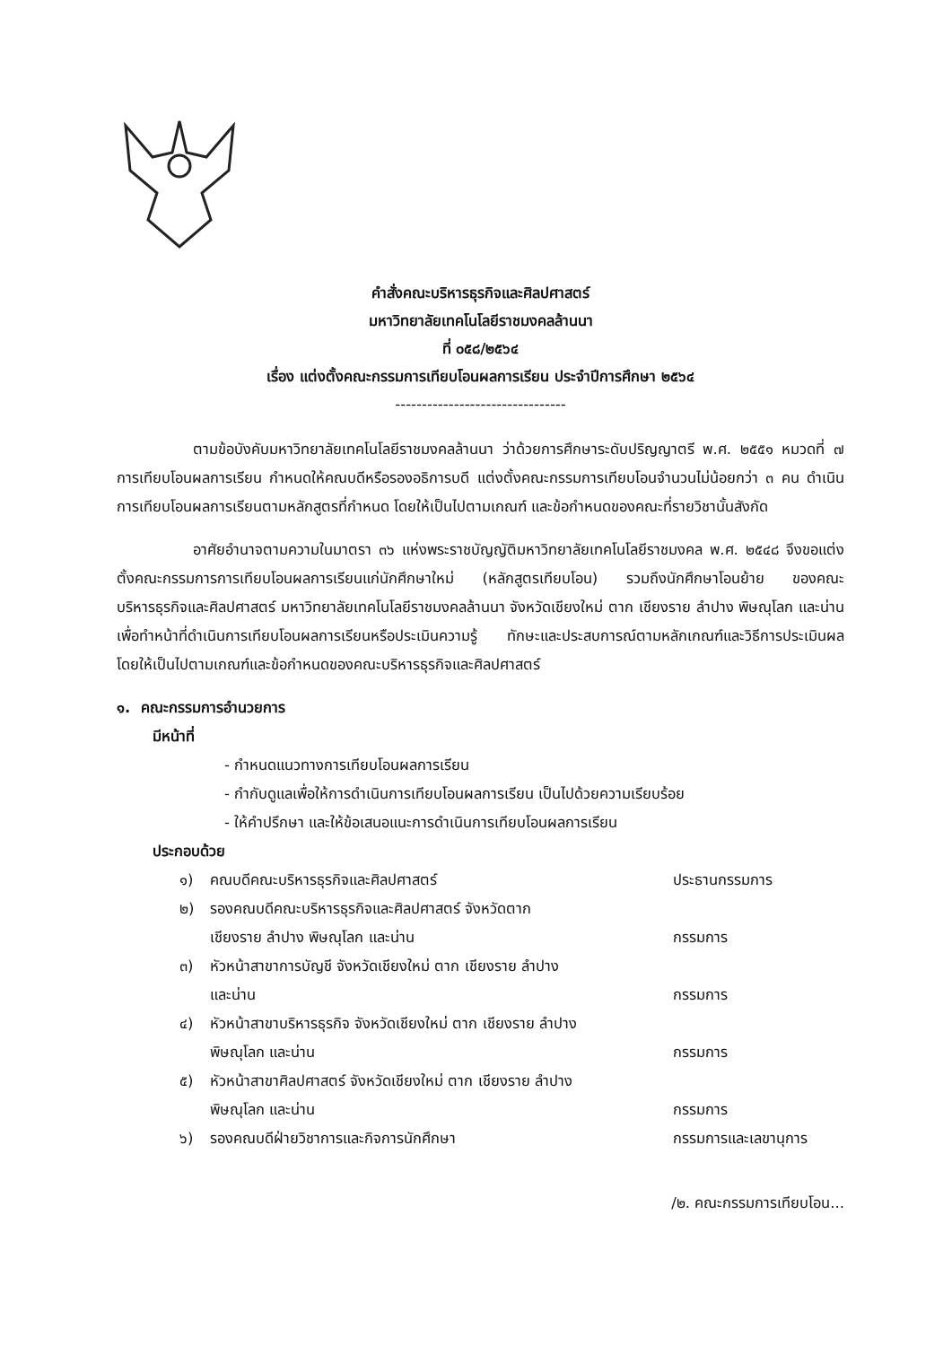คำสั่งคณะบริหารธุรกิจและศิลปศาสตร์
มหาวิทยาลัยเทคโนโลยีราชมงคลล้านนา
ที่ ๐๕๘/๒๕๖๔
เรื่อง แต่งตั้งคณะกรรมการเทียบโอนผลการเรียน ประจำปีการศึกษา ๒๕๖๔
--------------------------------
ตามข้อบังคับมหาวิทยาลัยเทคโนโลยีราชมงคลล้านนา ว่าด้วยการศึกษาระดับปริญญาตรี พ.ศ. ๒๕๕๑ หมวดที่ ๗ การเทียบโอนผลการเรียน กำหนดให้คณบดีหรือรองอธิการบดี แต่งตั้งคณะกรรมการเทียบโอนจำนวนไม่น้อยกว่า ๓ คน ดำเนินการเทียบโอนผลการเรียนตามหลักสูตรที่กำหนด โดยให้เป็นไปตามเกณฑ์ และข้อกำหนดของคณะที่รายวิชานั้นสังกัด
อาศัยอำนาจตามความในมาตรา ๓๖ แห่งพระราชบัญญัติมหาวิทยาลัยเทคโนโลยีราชมงคล พ.ศ. ๒๕๔๘ จึงขอแต่งตั้งคณะกรรมการการเทียบโอนผลการเรียนแก่นักศึกษาใหม่ (หลักสูตรเทียบโอน) รวมถึงนักศึกษาโอนย้าย ของคณะบริหารธุรกิจและศิลปศาสตร์ มหาวิทยาลัยเทคโนโลยีราชมงคลล้านนา จังหวัดเชียงใหม่ ตาก เชียงราย ลำปาง พิษณุโลก และน่าน เพื่อทำหน้าที่ดำเนินการเทียบโอนผลการเรียนหรือประเมินความรู้ ทักษะและประสบการณ์ตามหลักเกณฑ์และวิธีการประเมินผล โดยให้เป็นไปตามเกณฑ์และข้อกำหนดของคณะบริหารธุรกิจและศิลปศาสตร์
๑. คณะกรรมการอำนวยการ
มีหน้าที่
- กำหนดแนวทางการเทียบโอนผลการเรียน
- กำกับดูแลเพื่อให้การดำเนินการเทียบโอนผลการเรียน เป็นไปด้วยความเรียบร้อย
- ให้คำปรึกษา และให้ข้อเสนอแนะการดำเนินการเทียบโอนผลการเรียน
ประกอบด้วย
| ๑) | คณบดีคณะบริหารธุรกิจและศิลปศาสตร์ | ประธานกรรมการ |
| ๒) | รองคณบดีคณะบริหารธุรกิจและศิลปศาสตร์ จังหวัดตาก เชียงราย ลำปาง พิษณุโลก และน่าน | กรรมการ |
| ๓) | หัวหน้าสาขาการบัญชี จังหวัดเชียงใหม่ ตาก เชียงราย ลำปาง และน่าน | กรรมการ |
| ๔) | หัวหน้าสาขาบริหารธุรกิจ จังหวัดเชียงใหม่ ตาก เชียงราย ลำปาง พิษณุโลก และน่าน | กรรมการ |
| ๕) | หัวหน้าสาขาศิลปศาสตร์ จังหวัดเชียงใหม่ ตาก เชียงราย ลำปาง พิษณุโลก และน่าน | กรรมการ |
| ๖) | รองคณบดีฝ่ายวิชาการและกิจการนักศึกษา | กรรมการและเลขานุการ |
/๒. คณะกรรมการเทียบโอน...